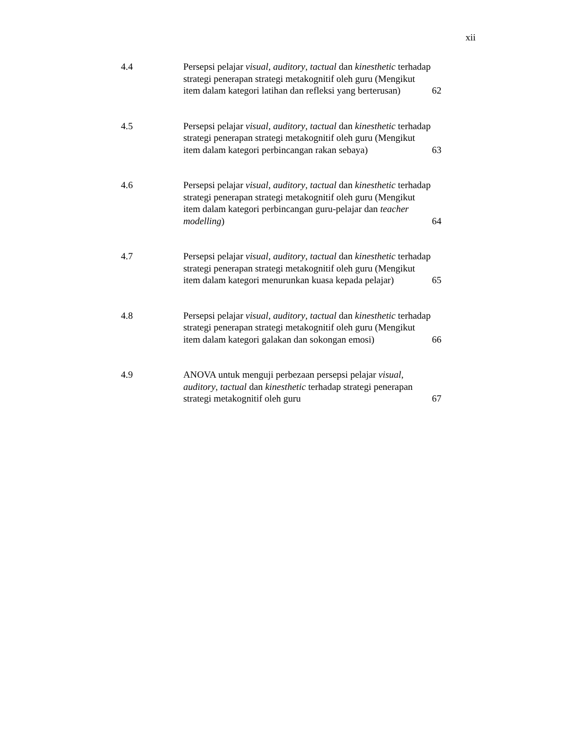xii
| 4.4 | Persepsi pelajar visual , auditory , tactual dan kinesthetic terhadap strategi penerapan strategi metakognitif oleh guru (Mengikut item dalam kategori latihan dan refleksi yang berterusan) | 62 |
| 4.5 | Persepsi pelajar visual , auditory , tactual dan kinesthetic terhadap strategi penerapan strategi metakognitif oleh guru (Mengikut item dalam kategori perbincangan rakan sebaya) | 63 |
| 4.6 | Persepsi pelajar visual , auditory , tactual dan kinesthetic terhadap strategi penerapan strategi metakognitif oleh guru (Mengikut item dalam kategori perbincangan guru-pelajar dan teacher modelling ) | 64 |
| 4.7 | Persepsi pelajar visual , auditory , tactual dan kinesthetic terhadap strategi penerapan strategi metakognitif oleh guru (Mengikut item dalam kategori menurunkan kuasa kepada pelajar) | 65 |
| 4.8 | Persepsi pelajar visual , auditory , tactual dan kinesthetic terhadap strategi penerapan strategi metakognitif oleh guru (Mengikut item dalam kategori galakan dan sokongan emosi) | 66 |
| 4.9 | ANOVA untuk menguji perbezaan persepsi pelajar visual , auditory , tactual dan kinesthetic terhadap strategi penerapan strategi metakognitif oleh guru | 67 |